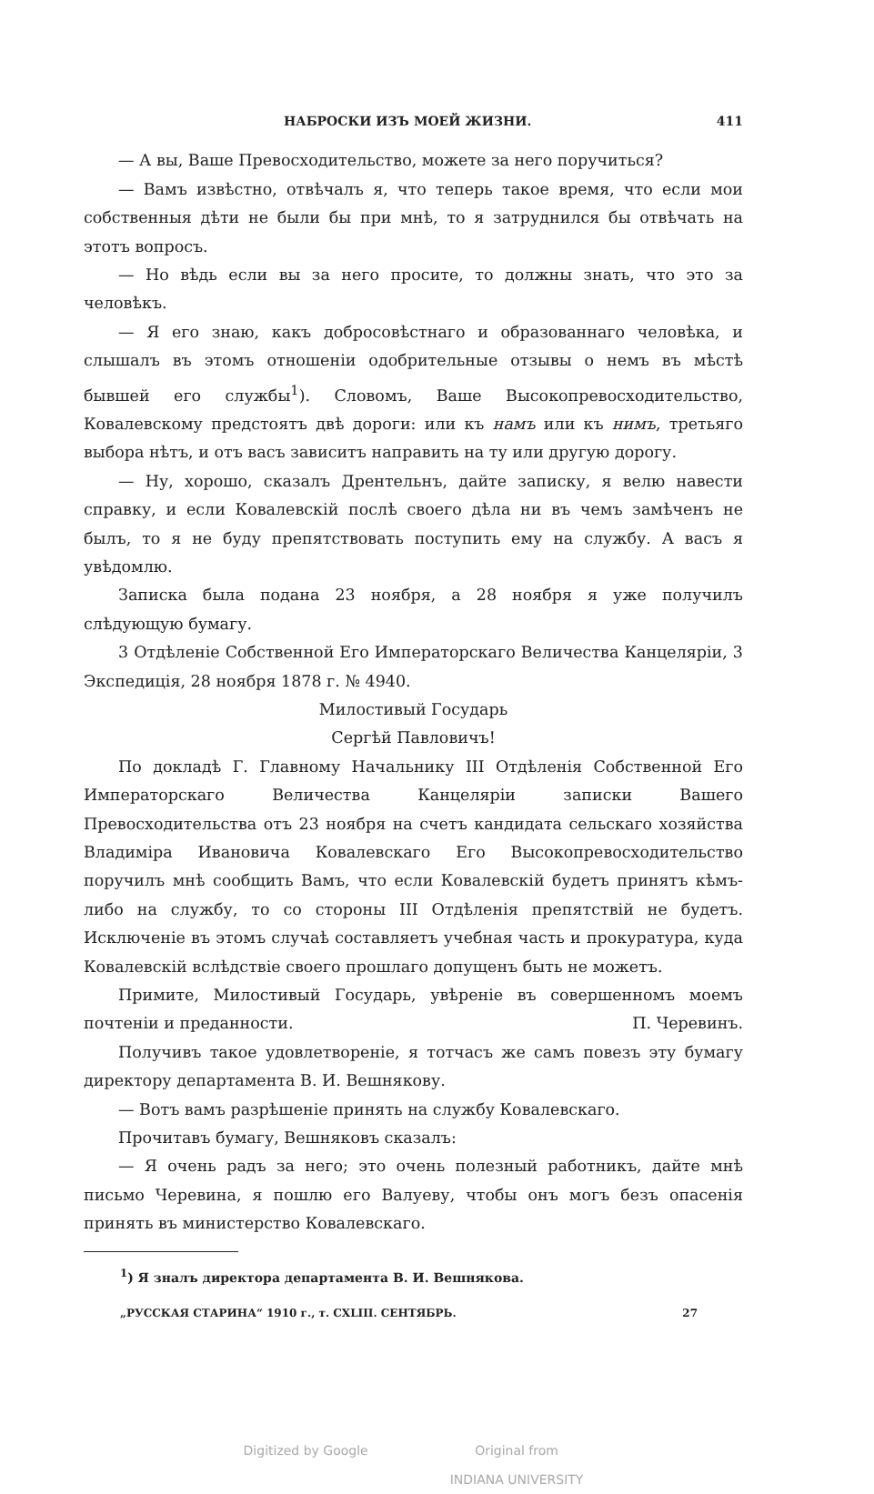НАБРОСКИ ИЗЪ МОЕЙ ЖИЗНИ. 411
— А вы, Ваше Превосходительство, можете за него поручиться?
— Вамъ извѣстно, отвѣчалъ я, что теперь такое время, что если мои собственныя дѣти не были бы при мнѣ, то я затруднился бы отвѣчать на этотъ вопросъ.
— Но вѣдь если вы за него просите, то должны знать, что это за человѣкъ.
— Я его знаю, какъ добросовѣстнаго и образованнаго человѣка, и слышалъ въ этомъ отношеніи одобрительные отзывы о немъ въ мѣстѣ бывшей его службы<sup>1</sup>). Словомъ, Ваше Высокопревосходительство, Ковалевскому предстоятъ двѣ дороги: или къ намъ или къ нимъ, третьяго выбора нѣтъ, и отъ васъ зависитъ направить на ту или другую дорогу.
— Ну, хорошо, сказалъ Дрентельнъ, дайте записку, я велю навести справку, и если Ковалевскій послѣ своего дѣла ни въ чемъ замѣченъ не былъ, то я не буду препятствовать поступить ему на службу. А васъ я увѣдомлю.
Записка была подана 23 ноября, а 28 ноября я уже получилъ слѣдующую бумагу.
3 Отдѣленіе Собственной Его Императорскаго Величества Канцеляріи, 3 Экспедиція, 28 ноября 1878 г. № 4940.
Милостивый Государь
Сергѣй Павловичъ!
По докладѣ Г. Главному Начальнику III Отдѣленія Собственной Его Императорскаго Величества Канцеляріи записки Вашего Превосходительства отъ 23 ноября на счетъ кандидата сельскаго хозяйства Владиміра Ивановича Ковалевскаго Его Высокопревосходительство поручилъ мнѣ сообщить Вамъ, что если Ковалевскій будетъ принятъ кѣмъ-либо на службу, то со стороны III Отдѣленія препятствій не будетъ. Исключеніе въ этомъ случаѣ составляетъ учебная часть и прокуратура, куда Ковалевскій вслѣдствіе своего прошлаго допущенъ быть не можетъ.
Примите, Милостивый Государь, увѣреніе въ совершенномъ моемъ почтеніи и преданности. П. Черевинъ.
Получивъ такое удовлетвореніе, я тотчасъ же самъ повезъ эту бумагу директору департамента В. И. Вешнякову.
— Вотъ вамъ разрѣшеніе принять на службу Ковалевскаго.
Прочитавъ бумагу, Вешняковъ сказалъ:
— Я очень радъ за него; это очень полезный работникъ, дайте мнѣ письмо Черевина, я пошлю его Валуеву, чтобы онъ могъ безъ опасенія принять въ министерство Ковалевскаго.
<sup>1</sup>) Я зналъ директора департамента В. И. Вешнякова.
„РУССКАЯ СТАРИНА“ 1910 г., т. CXLIII. СЕНТЯБРЬ. 27
Digitized by Google Original from
INDIANA UNIVERSITY